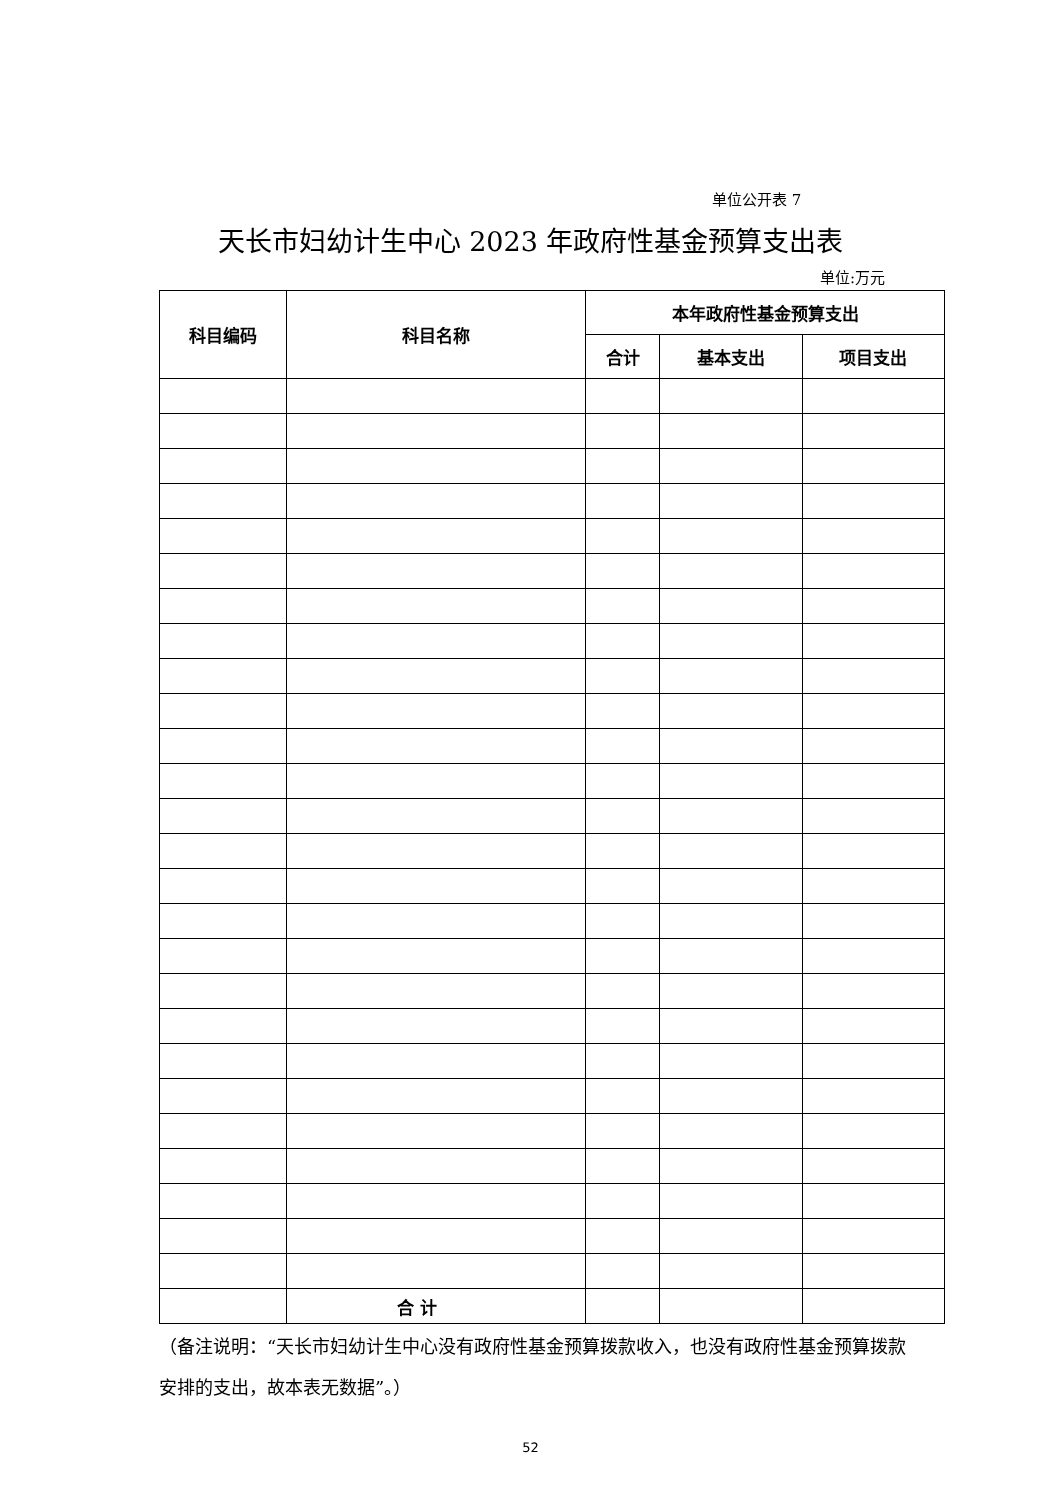单位公开表 7
天长市妇幼计生中心 2023 年政府性基金预算支出表
单位:万元
| 科目编码 | 科目名称 | 本年政府性基金预算支出 | | |
| --- | --- | --- | --- | --- |
| | | 合计 | 基本支出 | 项目支出 |
| | 合 计 | | | |
（备注说明：“天长市妇幼计生中心没有政府性基金预算拨款收入，也没有政府性基金预算拨款安排的支出，故本表无数据”。）
52